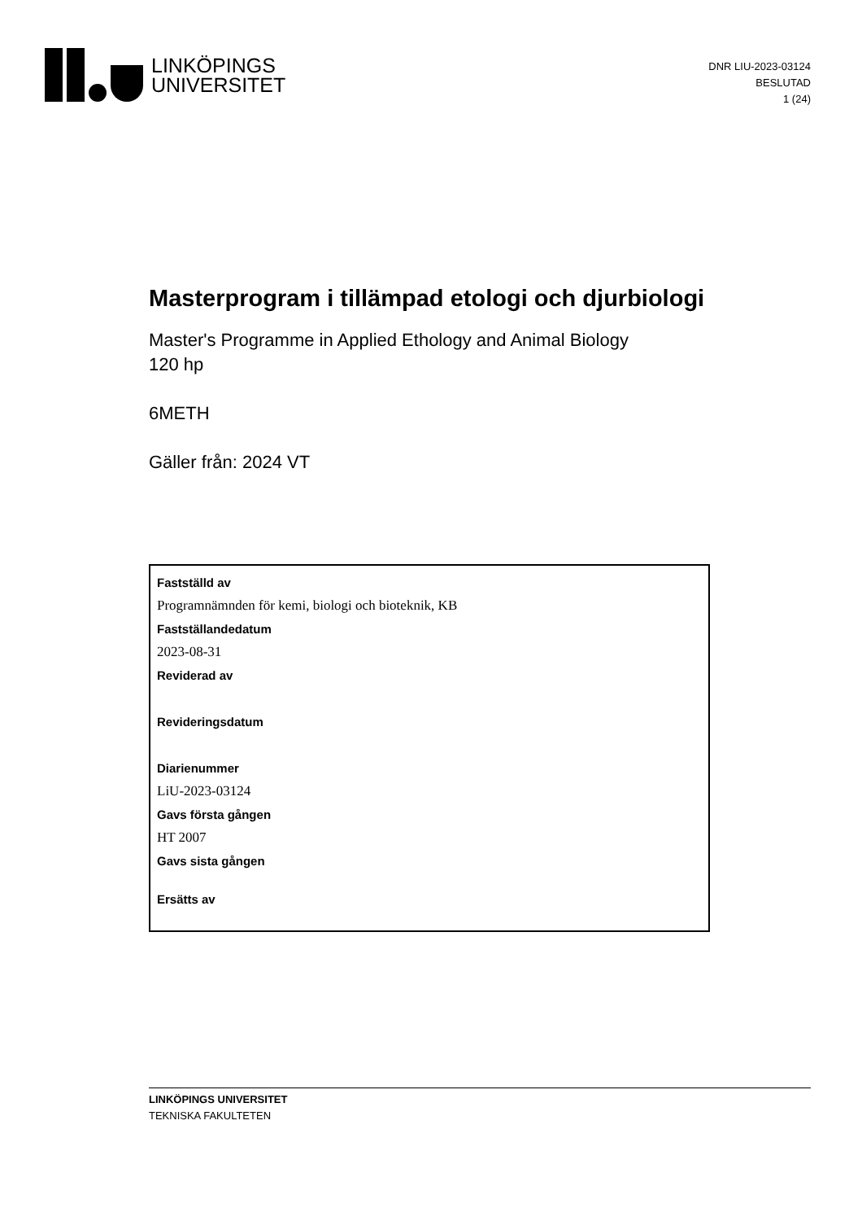LINKÖPINGS
UNIVERSITET
DNR LIU-2023-03124
BESLUTAD
1 (24)
Masterprogram i tillämpad etologi och djurbiologi
Master's Programme in Applied Ethology and Animal Biology
120 hp
6METH
Gäller från: 2024 VT
Fastställd av
Programnämnden för kemi, biologi och bioteknik, KB
Fastställandedatum
2023-08-31
Reviderad av
Revideringsdatum
Diarienummer
LiU-2023-03124
Gavs första gången
HT 2007
Gavs sista gången
Ersätts av
LINKÖPINGS UNIVERSITET
TEKNISKA FAKULTETEN